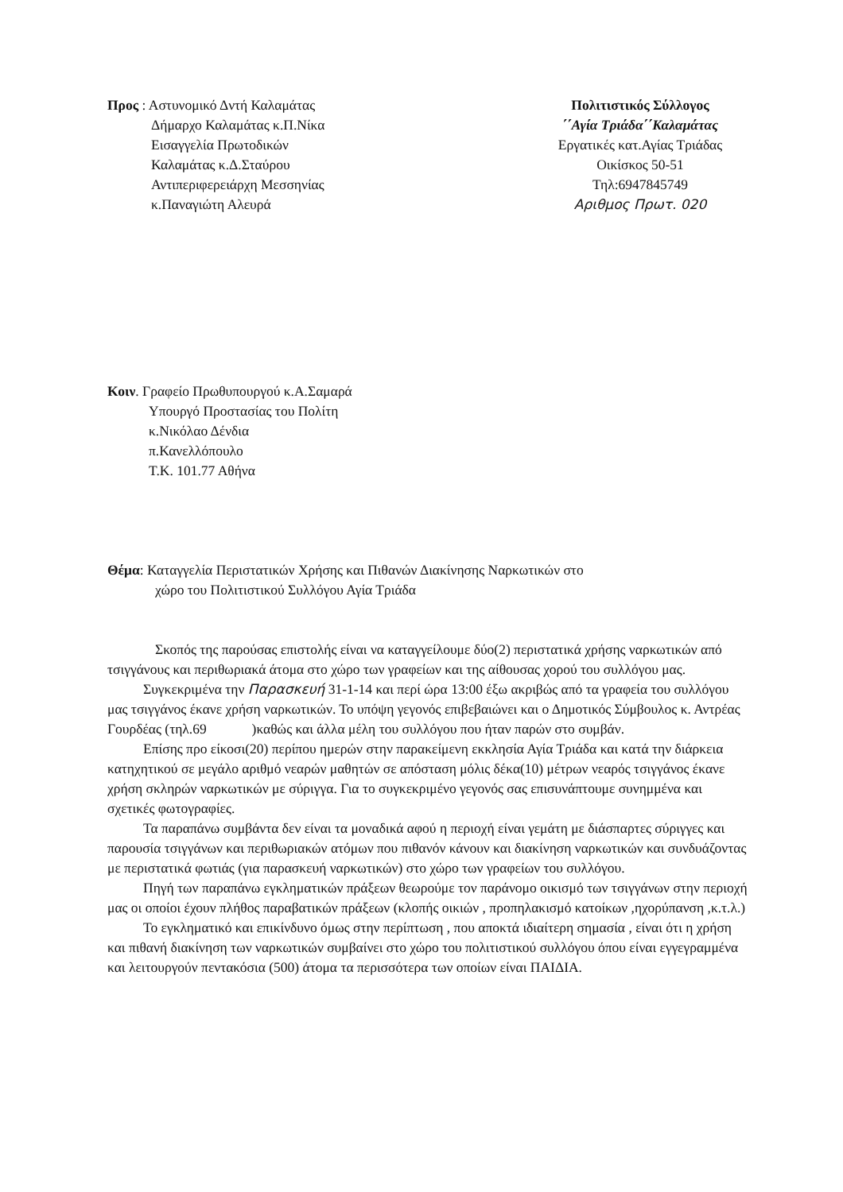Προς : Αστυνομικό Δντή Καλαμάτας
Δήμαρχο Καλαμάτας κ.Π.Νίκα
Εισαγγελία Πρωτοδικών
Καλαμάτας κ.Δ.Σταύρου
Αντιπεριφερειάρχη Μεσσηνίας
κ.Παναγιώτη Αλευρά
Πολιτιστικός Σύλλογος
΄΄Αγία Τριάδα΄΄Καλαμάτας
Εργατικές κατ.Αγίας Τριάδας
Οικίσκος 50-51
Τηλ:6947845749
Αριθμος Πρωτ. 020
Κοιν. Γραφείο Πρωθυπουργού κ.Α.Σαμαρά
Υπουργό Προστασίας του Πολίτη
κ.Νικόλαο Δένδια
π.Κανελλόπουλο
Τ.Κ. 101.77 Αθήνα
Θέμα: Καταγγελία Περιστατικών Χρήσης και Πιθανών Διακίνησης Ναρκωτικών στο
χώρο του Πολιτιστικού Συλλόγου Αγία Τριάδα
Σκοπός της παρούσας επιστολής είναι να καταγγείλουμε δύο(2) περιστατικά χρήσης ναρκωτικών από τσιγγάνους και περιθωριακά άτομα στο χώρο των γραφείων και της αίθουσας χορού του συλλόγου μας.
Συγκεκριμένα την Παρασκευή 31-1-14 και περί ώρα 13:00 έξω ακριβώς από τα γραφεία του συλλόγου μας τσιγγάνος έκανε χρήση ναρκωτικών. Το υπόψη γεγονός επιβεβαιώνει και ο Δημοτικός Σύμβουλος κ. Αντρέας Γουρδέας (τηλ.69 )καθώς και άλλα μέλη του συλλόγου που ήταν παρών στο συμβάν.
Επίσης προ είκοσι(20) περίπου ημερών στην παρακείμενη εκκλησία Αγία Τριάδα και κατά την διάρκεια κατηχητικού σε μεγάλο αριθμό νεαρών μαθητών σε απόσταση μόλις δέκα(10) μέτρων νεαρός τσιγγάνος έκανε χρήση σκληρών ναρκωτικών με σύριγγα. Για το συγκεκριμένο γεγονός σας επισυνάπτουμε συνημμένα και σχετικές φωτογραφίες.
Τα παραπάνω συμβάντα δεν είναι τα μοναδικά αφού η περιοχή είναι γεμάτη με διάσπαρτες σύριγγες και παρουσία τσιγγάνων και περιθωριακών ατόμων που πιθανόν κάνουν και διακίνηση ναρκωτικών και συνδυάζοντας με περιστατικά φωτιάς (για παρασκευή ναρκωτικών) στο χώρο των γραφείων του συλλόγου.
Πηγή των παραπάνω εγκληματικών πράξεων θεωρούμε τον παράνομο οικισμό των τσιγγάνων στην περιοχή μας οι οποίοι έχουν πλήθος παραβατικών πράξεων (κλοπής οικιών , προπηλακισμό κατοίκων ,ηχορύπανση ,κ.τ.λ.)
Το εγκληματικό και επικίνδυνο όμως στην περίπτωση , που αποκτά ιδιαίτερη σημασία , είναι ότι η χρήση και πιθανή διακίνηση των ναρκωτικών συμβαίνει στο χώρο του πολιτιστικού συλλόγου όπου είναι εγγεγραμμένα και λειτουργούν πεντακόσια (500) άτομα τα περισσότερα των οποίων είναι ΠΑΙΔΙΑ.